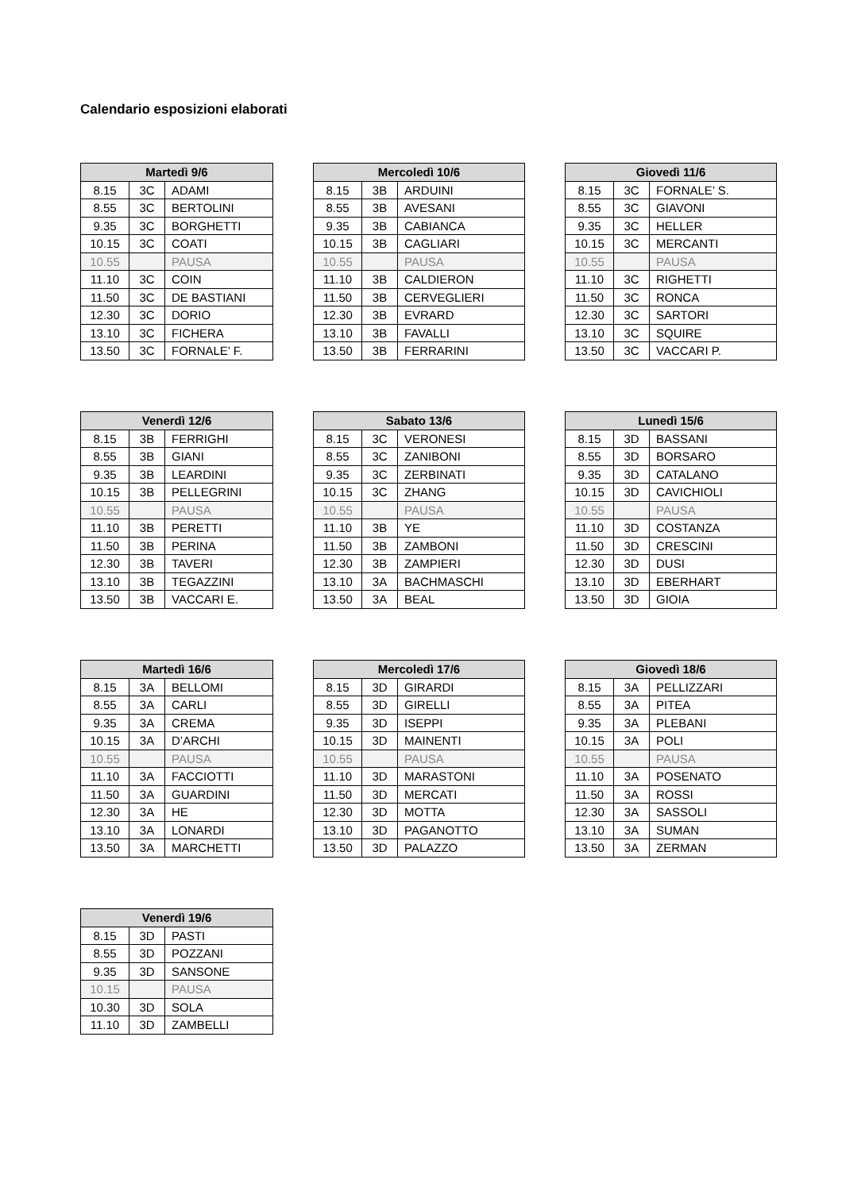Calendario esposizioni elaborati
| Martedì 9/6 | | |
| --- | --- | --- |
| 8.15 | 3C | ADAMI |
| 8.55 | 3C | BERTOLINI |
| 9.35 | 3C | BORGHETTI |
| 10.15 | 3C | COATI |
| 10.55 | | PAUSA |
| 11.10 | 3C | COIN |
| 11.50 | 3C | DE BASTIANI |
| 12.30 | 3C | DORIO |
| 13.10 | 3C | FICHERA |
| 13.50 | 3C | FORNALE’ F. |
| Mercoledì 10/6 | | |
| --- | --- | --- |
| 8.15 | 3B | ARDUINI |
| 8.55 | 3B | AVESANI |
| 9.35 | 3B | CABIANCA |
| 10.15 | 3B | CAGLIARI |
| 10.55 | | PAUSA |
| 11.10 | 3B | CALDIERON |
| 11.50 | 3B | CERVEGLIERI |
| 12.30 | 3B | EVRARD |
| 13.10 | 3B | FAVALLI |
| 13.50 | 3B | FERRARINI |
| Giovedì 11/6 | | |
| --- | --- | --- |
| 8.15 | 3C | FORNALE’ S. |
| 8.55 | 3C | GIAVONI |
| 9.35 | 3C | HELLER |
| 10.15 | 3C | MERCANTI |
| 10.55 | | PAUSA |
| 11.10 | 3C | RIGHETTI |
| 11.50 | 3C | RONCA |
| 12.30 | 3C | SARTORI |
| 13.10 | 3C | SQUIRE |
| 13.50 | 3C | VACCARI P. |
| Venerdì 12/6 | | |
| --- | --- | --- |
| 8.15 | 3B | FERRIGHI |
| 8.55 | 3B | GIANI |
| 9.35 | 3B | LEARDINI |
| 10.15 | 3B | PELLEGRINI |
| 10.55 | | PAUSA |
| 11.10 | 3B | PERETTI |
| 11.50 | 3B | PERINA |
| 12.30 | 3B | TAVERI |
| 13.10 | 3B | TEGAZZINI |
| 13.50 | 3B | VACCARI E. |
| Sabato 13/6 | | |
| --- | --- | --- |
| 8.15 | 3C | VERONESI |
| 8.55 | 3C | ZANIBONI |
| 9.35 | 3C | ZERBINATI |
| 10.15 | 3C | ZHANG |
| 10.55 | | PAUSA |
| 11.10 | 3B | YE |
| 11.50 | 3B | ZAMBONI |
| 12.30 | 3B | ZAMPIERI |
| 13.10 | 3A | BACHMASCHI |
| 13.50 | 3A | BEAL |
| Lunedì 15/6 | | |
| --- | --- | --- |
| 8.15 | 3D | BASSANI |
| 8.55 | 3D | BORSARO |
| 9.35 | 3D | CATALANO |
| 10.15 | 3D | CAVICHIOLI |
| 10.55 | | PAUSA |
| 11.10 | 3D | COSTANZA |
| 11.50 | 3D | CRESCINI |
| 12.30 | 3D | DUSI |
| 13.10 | 3D | EBERHART |
| 13.50 | 3D | GIOIA |
| Martedì 16/6 | | |
| --- | --- | --- |
| 8.15 | 3A | BELLOMI |
| 8.55 | 3A | CARLI |
| 9.35 | 3A | CREMA |
| 10.15 | 3A | D’ARCHI |
| 10.55 | | PAUSA |
| 11.10 | 3A | FACCIOTTI |
| 11.50 | 3A | GUARDINI |
| 12.30 | 3A | HE |
| 13.10 | 3A | LONARDI |
| 13.50 | 3A | MARCHETTI |
| Mercoledì 17/6 | | |
| --- | --- | --- |
| 8.15 | 3D | GIRARDI |
| 8.55 | 3D | GIRELLI |
| 9.35 | 3D | ISEPPI |
| 10.15 | 3D | MAINENTI |
| 10.55 | | PAUSA |
| 11.10 | 3D | MARASTONI |
| 11.50 | 3D | MERCATI |
| 12.30 | 3D | MOTTA |
| 13.10 | 3D | PAGANOTTO |
| 13.50 | 3D | PALAZZO |
| Giovedì 18/6 | | |
| --- | --- | --- |
| 8.15 | 3A | PELLIZZARI |
| 8.55 | 3A | PITEA |
| 9.35 | 3A | PLEBANI |
| 10.15 | 3A | POLI |
| 10.55 | | PAUSA |
| 11.10 | 3A | POSENATO |
| 11.50 | 3A | ROSSI |
| 12.30 | 3A | SASSOLI |
| 13.10 | 3A | SUMAN |
| 13.50 | 3A | ZERMAN |
| Venerdì 19/6 | | |
| --- | --- | --- |
| 8.15 | 3D | PASTI |
| 8.55 | 3D | POZZANI |
| 9.35 | 3D | SANSONE |
| 10.15 | | PAUSA |
| 10.30 | 3D | SOLA |
| 11.10 | 3D | ZAMBELLI |